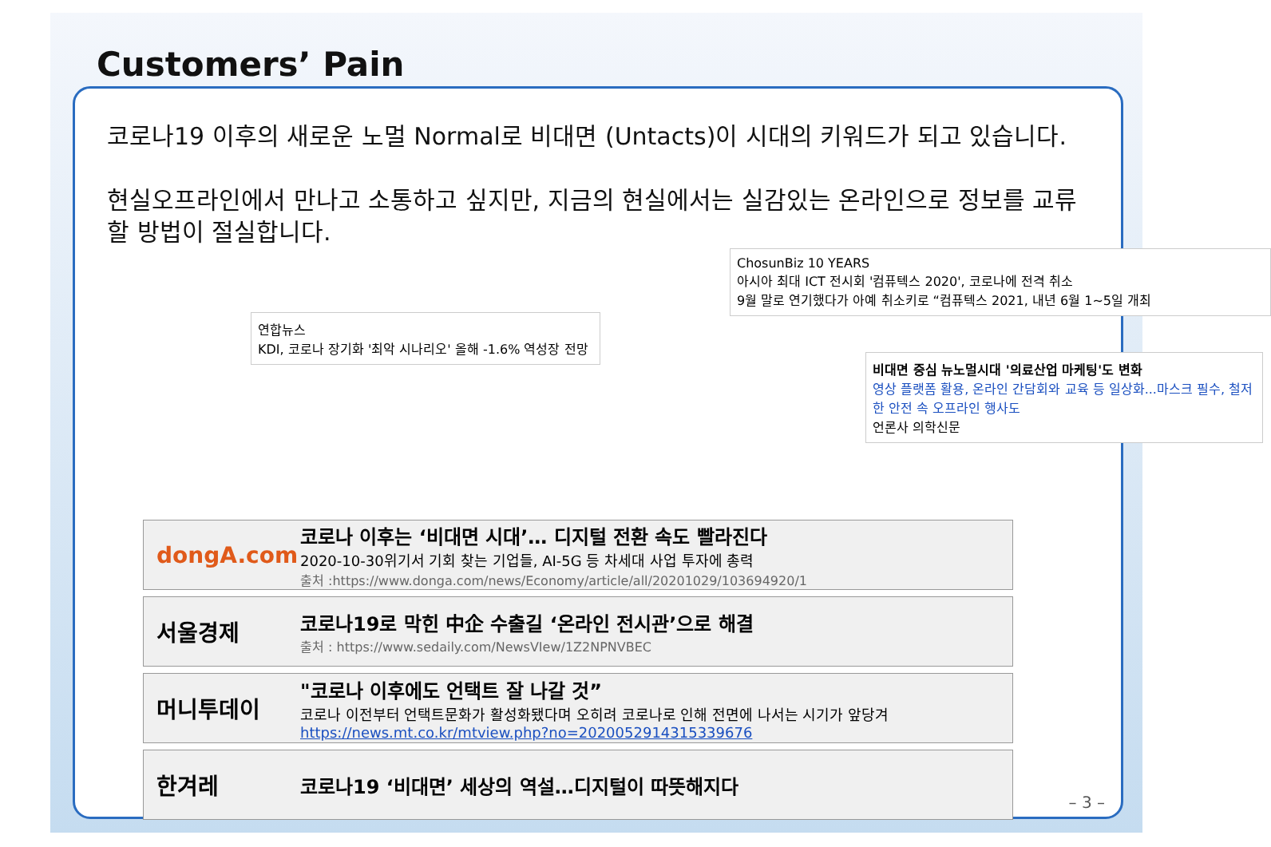Customers’ Pain
코로나19 이후의 새로운 노멀 Normal로 비대면 (Untacts)이 시대의 키워드가 되고 있습니다.
현실오프라인에서 만나고 소통하고 싶지만, 지금의 현실에서는 실감있는 온라인으로 정보를 교류할 방법이 절실합니다.
ChosunBiz 10 YEARS
아시아 최대 ICT 전시회 '컴퓨텍스 2020', 코로나에 전격 취소
9월 말로 연기했다가 아예 취소키로 “컴퓨텍스 2021, 내년 6월 1~5일 개최
연합뉴스
KDI, 코로나 장기화 '최악 시나리오' 올해 -1.6% 역성장 전망
비대면 중심 뉴노멀시대 '의료산업 마케팅'도 변화
영상 플랫폼 활용, 온라인 간담회와 교육 등 일상화...마스크 필수, 철저한 안전 속 오프라인 행사도
언론사 의학신문
dongA.com
코로나 이후는 ‘비대면 시대’… 디지털 전환 속도 빨라진다
2020-10-30위기서 기회 찾는 기업들, AI-5G 등 차세대 사업 투자에 총력
출처 :https://www.donga.com/news/Economy/article/all/20201029/103694920/1
서울경제
코로나19로 막힌 中企 수출길 ‘온라인 전시관’으로 해결
출처 : https://www.sedaily.com/NewsVIew/1Z2NPNVBEC
머니투데이
"코로나 이후에도 언택트 잘 나갈 것”
코로나 이전부터 언택트문화가 활성화됐다며 오히려 코로나로 인해 전면에 나서는 시기가 앞당겨
https://news.mt.co.kr/mtview.php?no=2020052914315339676
한겨레
코로나19 ‘비대면’ 세상의 역설…디지털이 따뜻해지다
– 3 –